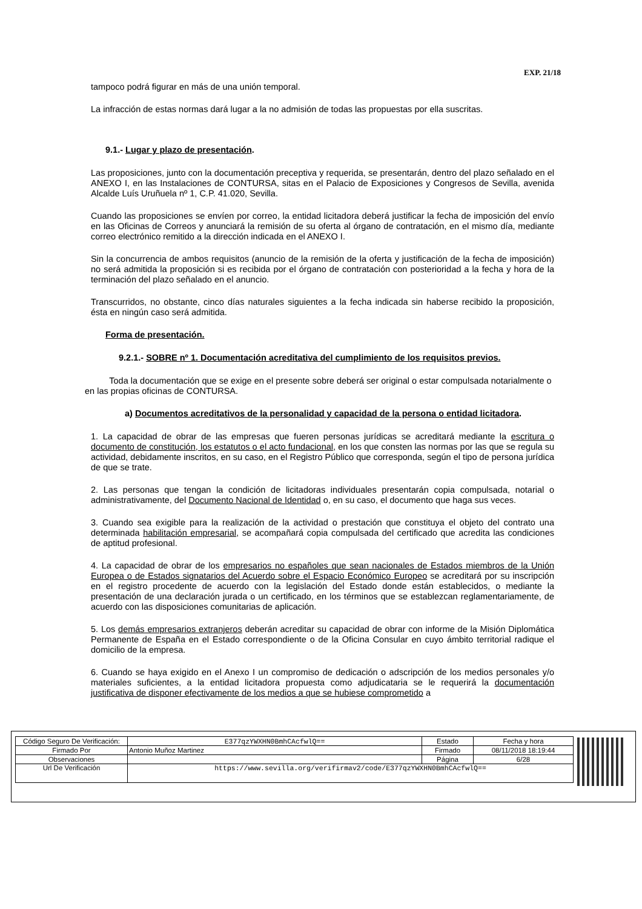EXP. 21/18
tampoco podrá figurar en más de una unión temporal.
La infracción de estas normas dará lugar a la no admisión de todas las propuestas por ella suscritas.
9.1.- Lugar y plazo de presentación.
Las proposiciones, junto con la documentación preceptiva y requerida, se presentarán, dentro del plazo señalado en el ANEXO I, en las Instalaciones de CONTURSA, sitas en el Palacio de Exposiciones y Congresos de Sevilla, avenida Alcalde Luís Uruñuela nº 1, C.P. 41.020, Sevilla.
Cuando las proposiciones se envíen por correo, la entidad licitadora deberá justificar la fecha de imposición del envío en las Oficinas de Correos y anunciará la remisión de su oferta al órgano de contratación, en el mismo día, mediante correo electrónico remitido a la dirección indicada en el ANEXO I.
Sin la concurrencia de ambos requisitos (anuncio de la remisión de la oferta y justificación de la fecha de imposición) no será admitida la proposición si es recibida por el órgano de contratación con posterioridad a la fecha y hora de la terminación del plazo señalado en el anuncio.
Transcurridos, no obstante, cinco días naturales siguientes a la fecha indicada sin haberse recibido la proposición, ésta en ningún caso será admitida.
Forma de presentación.
9.2.1.- SOBRE nº 1. Documentación acreditativa del cumplimiento de los requisitos previos.
Toda la documentación que se exige en el presente sobre deberá ser original o estar compulsada notarialmente o en las propias oficinas de CONTURSA.
a) Documentos acreditativos de la personalidad y capacidad de la persona o entidad licitadora.
1. La capacidad de obrar de las empresas que fueren personas jurídicas se acreditará mediante la escritura o documento de constitución, los estatutos o el acto fundacional, en los que consten las normas por las que se regula su actividad, debidamente inscritos, en su caso, en el Registro Público que corresponda, según el tipo de persona jurídica de que se trate.
2. Las personas que tengan la condición de licitadoras individuales presentarán copia compulsada, notarial o administrativamente, del Documento Nacional de Identidad o, en su caso, el documento que haga sus veces.
3. Cuando sea exigible para la realización de la actividad o prestación que constituya el objeto del contrato una determinada habilitación empresarial, se acompañará copia compulsada del certificado que acredita las condiciones de aptitud profesional.
4. La capacidad de obrar de los empresarios no españoles que sean nacionales de Estados miembros de la Unión Europea o de Estados signatarios del Acuerdo sobre el Espacio Económico Europeo se acreditará por su inscripción en el registro procedente de acuerdo con la legislación del Estado donde están establecidos, o mediante la presentación de una declaración jurada o un certificado, en los términos que se establezcan reglamentariamente, de acuerdo con las disposiciones comunitarias de aplicación.
5. Los demás empresarios extranjeros deberán acreditar su capacidad de obrar con informe de la Misión Diplomática Permanente de España en el Estado correspondiente o de la Oficina Consular en cuyo ámbito territorial radique el domicilio de la empresa.
6. Cuando se haya exigido en el Anexo I un compromiso de dedicación o adscripción de los medios personales y/o materiales suficientes, a la entidad licitadora propuesta como adjudicataria se le requerirá la documentación justificativa de disponer efectivamente de los medios a que se hubiese comprometido a
| Código Seguro De Verificación: | E377qzYWXHN0BmhCAcfwlQ== | Estado | Fecha y hora |
| Firmado Por | Antonio Muñoz Martinez | Firmado | 08/11/2018 18:19:44 |
| Observaciones | | Página | 6/28 |
| Url De Verificación | https://www.sevilla.org/verifirmav2/code/E377qzYWXHN0BmhCAcfwlQ== | | |